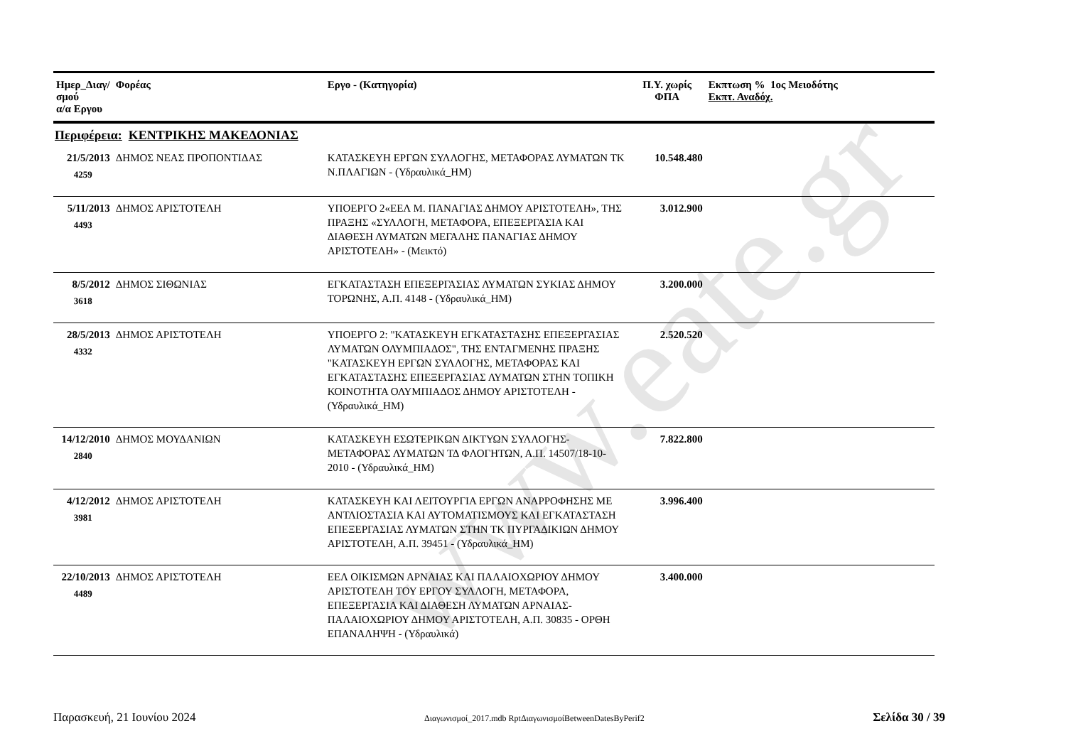www.eate.gr
| Ημερ_Διαγ/σμού α/α Εργου | Φορέας | Εργο - (Κατηγορία) | Π.Υ. χωρίς ΦΠΑ | Εκπτωση % 1ος Μειοδότης Εκπτ. Αναδόχ. |
| --- | --- | --- | --- | --- |
| Περιφέρεια: ΚΕΝΤΡΙΚΗΣ ΜΑΚΕΔΟΝΙΑΣ | | | | |
| 21/5/2013 4259 | ΔΗΜΟΣ ΝΕΑΣ ΠΡΟΠΟΝΤΙΔΑΣ | ΚΑΤΑΣΚΕΥΗ ΕΡΓΩΝ ΣΥΛΛΟΓΗΣ, ΜΕΤΑΦΟΡΑΣ ΛΥΜΑΤΩΝ ΤΚ Ν.ΠΛΑΓΙΩΝ - (Υδραυλικά_ΗΜ) | 10.548.480 | |
| 5/11/2013 4493 | ΔΗΜΟΣ ΑΡΙΣΤΟΤΕΛΗ | ΥΠΟΕΡΓΟ 2«ΕΕΛ Μ. ΠΑΝΑΓΙΑΣ ΔΗΜΟΥ ΑΡΙΣΤΟΤΕΛΗ», ΤΗΣ ΠΡΑΞΗΣ «ΣΥΛΛΟΓΗ, ΜΕΤΑΦΟΡΑ, ΕΠΕΞΕΡΓΑΣΙΑ ΚΑΙ ΔΙΑΘΕΣΗ ΛΥΜΑΤΩΝ ΜΕΓΑΛΗΣ ΠΑΝΑΓΙΑΣ ΔΗΜΟΥ ΑΡΙΣΤΟΤΕΛΗ» - (Μεικτό) | 3.012.900 | |
| 8/5/2012 3618 | ΔΗΜΟΣ ΣΙΘΩΝΙΑΣ | ΕΓΚΑΤΑΣΤΑΣΗ ΕΠΕΞΕΡΓΑΣΙΑΣ ΛΥΜΑΤΩΝ ΣΥΚΙΑΣ ΔΗΜΟΥ ΤΟΡΩΝΗΣ, Α.Π. 4148 - (Υδραυλικά_ΗΜ) | 3.200.000 | |
| 28/5/2013 4332 | ΔΗΜΟΣ ΑΡΙΣΤΟΤΕΛΗ | ΥΠΟΕΡΓΟ 2: "ΚΑΤΑΣΚΕΥΗ ΕΓΚΑΤΑΣΤΑΣΗΣ ΕΠΕΞΕΡΓΑΣΙΑΣ ΛΥΜΑΤΩΝ ΟΛΥΜΠΙΑΔΟΣ", ΤΗΣ ΕΝΤΑΓΜΕΝΗΣ ΠΡΑΞΗΣ "ΚΑΤΑΣΚΕΥΗ ΕΡΓΩΝ ΣΥΛΛΟΓΗΣ, ΜΕΤΑΦΟΡΑΣ ΚΑΙ ΕΓΚΑΤΑΣΤΑΣΗΣ ΕΠΕΞΕΡΓΑΣΙΑΣ ΛΥΜΑΤΩΝ ΣΤΗΝ ΤΟΠΙΚΗ ΚΟΙΝΟΤΗΤΑ ΟΛΥΜΠΙΑΔΟΣ ΔΗΜΟΥ ΑΡΙΣΤΟΤΕΛΗ - (Υδραυλικά_ΗΜ) | 2.520.520 | |
| 14/12/2010 2840 | ΔΗΜΟΣ ΜΟΥΔΑΝΙΩΝ | ΚΑΤΑΣΚΕΥΗ ΕΣΩΤΕΡΙΚΩΝ ΔΙΚΤΥΩΝ ΣΥΛΛΟΓΗΣ-ΜΕΤΑΦΟΡΑΣ ΛΥΜΑΤΩΝ ΤΔ ΦΛΟΓΗΤΩΝ, Α.Π. 14507/18-10-2010 - (Υδραυλικά_ΗΜ) | 7.822.800 | |
| 4/12/2012 3981 | ΔΗΜΟΣ ΑΡΙΣΤΟΤΕΛΗ | ΚΑΤΑΣΚΕΥΗ ΚΑΙ ΛΕΙΤΟΥΡΓΙΑ ΕΡΓΩΝ ΑΝΑΡΡΟΦΗΣΗΣ ΜΕ ΑΝΤΛΙΟΣΤΑΣΙΑ ΚΑΙ ΑΥΤΟΜΑΤΙΣΜΟΥΣ ΚΑΙ ΕΓΚΑΤΑΣΤΑΣΗ ΕΠΕΞΕΡΓΑΣΙΑΣ ΛΥΜΑΤΩΝ ΣΤΗΝ ΤΚ ΠΥΡΓΑΔΙΚΙΩΝ ΔΗΜΟΥ ΑΡΙΣΤΟΤΕΛΗ, Α.Π. 39451 - (Υδραυλικά_ΗΜ) | 3.996.400 | |
| 22/10/2013 4489 | ΔΗΜΟΣ ΑΡΙΣΤΟΤΕΛΗ | ΕΕΛ ΟΙΚΙΣΜΩΝ ΑΡΝΑΙΑΣ ΚΑΙ ΠΑΛΑΙΟΧΩΡΙΟΥ ΔΗΜΟΥ ΑΡΙΣΤΟΤΕΛΗ ΤΟΥ ΕΡΓΟΥ ΣΥΛΛΟΓΗ, ΜΕΤΑΦΟΡΑ, ΕΠΕΞΕΡΓΑΣΙΑ ΚΑΙ ΔΙΑΘΕΣΗ ΛΥΜΑΤΩΝ ΑΡΝΑΙΑΣ-ΠΑΛΑΙΟΧΩΡΙΟΥ ΔΗΜΟΥ ΑΡΙΣΤΟΤΕΛΗ, Α.Π. 30835 - ΟΡΘΗ ΕΠΑΝΑΛΗΨΗ - (Υδραυλικά) | 3.400.000 | |
Παρασκευή, 21 Ιουνίου 2024 Διαγωνισμοί_2017.mdb RptΔιαγωνισμοίBetweenDatesByPerif2 Σελίδα 30 / 39